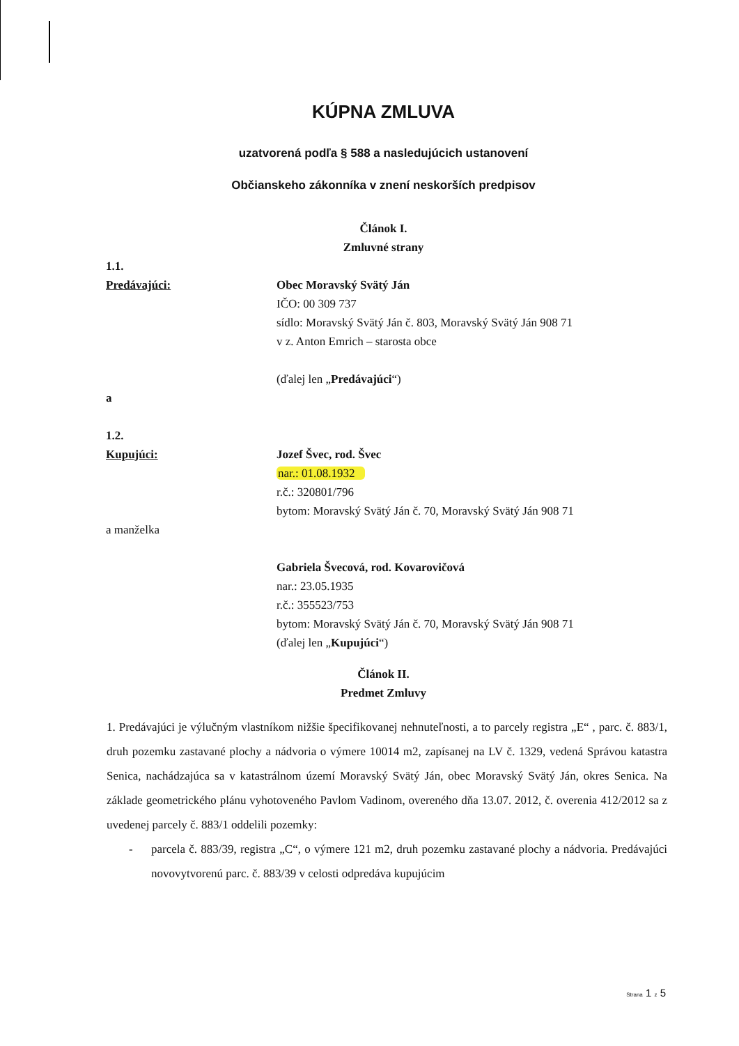KÚPNA ZMLUVA
uzatvorená podľa § 588 a nasledujúcich ustanovení
Občianskeho zákonníka v znení neskorších predpisov
Článok I.
Zmluvné strany
1.1.
Predávajúci:
Obec Moravský Svätý Ján
IČO: 00 309 737
sídlo: Moravský Svätý Ján č. 803, Moravský Svätý Ján 908 71
v z. Anton Emrich – starosta obce
(ďalej len „Predávajúci“)
a
1.2.
Kupujúci:
a manželka
Jozef Švec, rod. Švec
nar.: 01.08.1932
r.č.: 320801/796
bytom: Moravský Svätý Ján č. 70, Moravský Svätý Ján 908 71
Gabriela Švecová, rod. Kovarovičová
nar.: 23.05.1935
r.č.: 355523/753
bytom: Moravský Svätý Ján č. 70, Moravský Svätý Ján 908 71
(ďalej len „Kupujúci“)
Článok II.
Predmet Zmluvy
1. Predávajúci je výlučným vlastníkom nižšie špecifikovanej nehnuteľnosti, a to parcely registra „E“ , parc. č. 883/1, druh pozemku zastavané plochy a nádvoria o výmere 10014 m2, zapísanej na LV č. 1329, vedená Správou katastra Senica, nachádzajúca sa v katastrálnom území Moravský Svätý Ján, obec Moravský Svätý Ján, okres Senica. Na základe geometrického plánu vyhotoveného Pavlom Vadinom, overeného dňa 13.07. 2012, č. overenia 412/2012 sa z uvedenej parcely č. 883/1 oddelili pozemky:
- parcela č. 883/39, registra „C“, o výmere 121 m2, druh pozemku zastavané plochy a nádvoria. Predávajúci novovytvorenú parc. č. 883/39 v celosti odpredáva kupujúcim
Strana 1 z 5